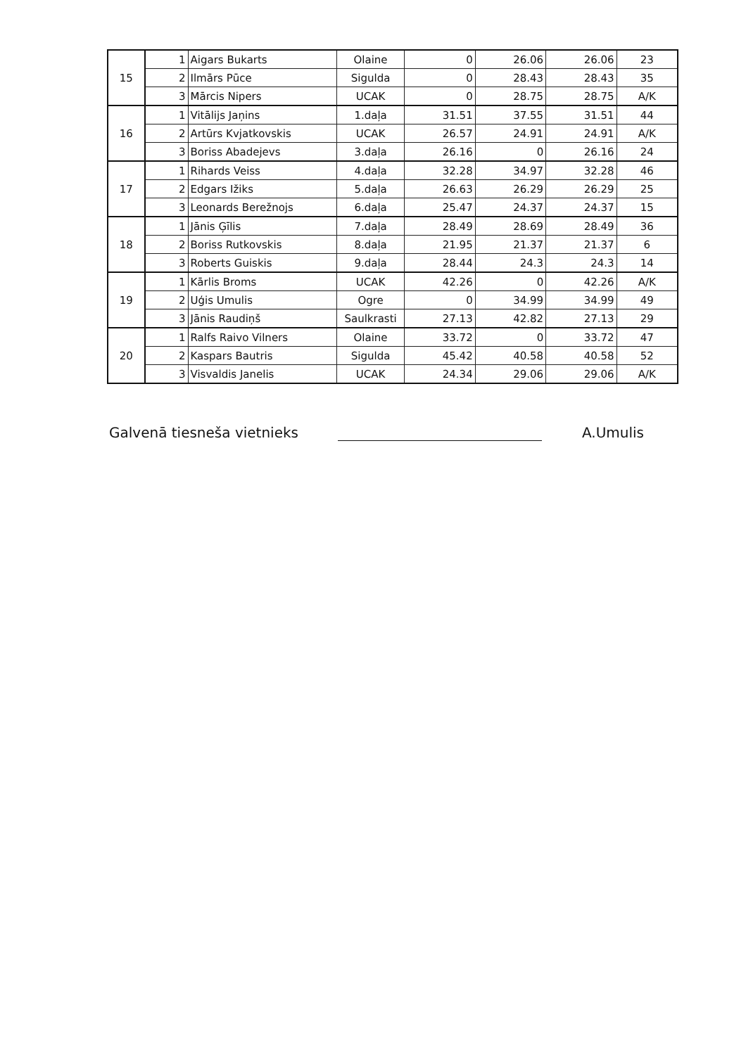| 15 | 1 | Aigars Bukarts | Olaine | 0 | 26.06 | 26.06 | 23 |
| | 2 | Ilmārs Pūce | Sigulda | 0 | 28.43 | 28.43 | 35 |
| | 3 | Mārcis Nipers | UCAK | 0 | 28.75 | 28.75 | A/K |
| 16 | 1 | Vitālijs Jaņins | 1.daļa | 31.51 | 37.55 | 31.51 | 44 |
| | 2 | Artūrs Kvjatkovskis | UCAK | 26.57 | 24.91 | 24.91 | A/K |
| | 3 | Boriss Abadejevs | 3.daļa | 26.16 | 0 | 26.16 | 24 |
| 17 | 1 | Rihards Veiss | 4.daļa | 32.28 | 34.97 | 32.28 | 46 |
| | 2 | Edgars Ižiks | 5.daļa | 26.63 | 26.29 | 26.29 | 25 |
| | 3 | Leonards Berežnojs | 6.daļa | 25.47 | 24.37 | 24.37 | 15 |
| 18 | 1 | Jānis Ģīlis | 7.daļa | 28.49 | 28.69 | 28.49 | 36 |
| | 2 | Boriss Rutkovskis | 8.daļa | 21.95 | 21.37 | 21.37 | 6 |
| | 3 | Roberts Guiskis | 9.daļa | 28.44 | 24.3 | 24.3 | 14 |
| 19 | 1 | Kārlis Broms | UCAK | 42.26 | 0 | 42.26 | A/K |
| | 2 | Uģis Umulis | Ogre | 0 | 34.99 | 34.99 | 49 |
| | 3 | Jānis Raudiņš | Saulkrasti | 27.13 | 42.82 | 27.13 | 29 |
| 20 | 1 | Ralfs Raivo Vilners | Olaine | 33.72 | 0 | 33.72 | 47 |
| | 2 | Kaspars Bautris | Sigulda | 45.42 | 40.58 | 40.58 | 52 |
| | 3 | Visvaldis Janelis | UCAK | 24.34 | 29.06 | 29.06 | A/K |
Galvenā tiesneša vietnieks
A.Umulis